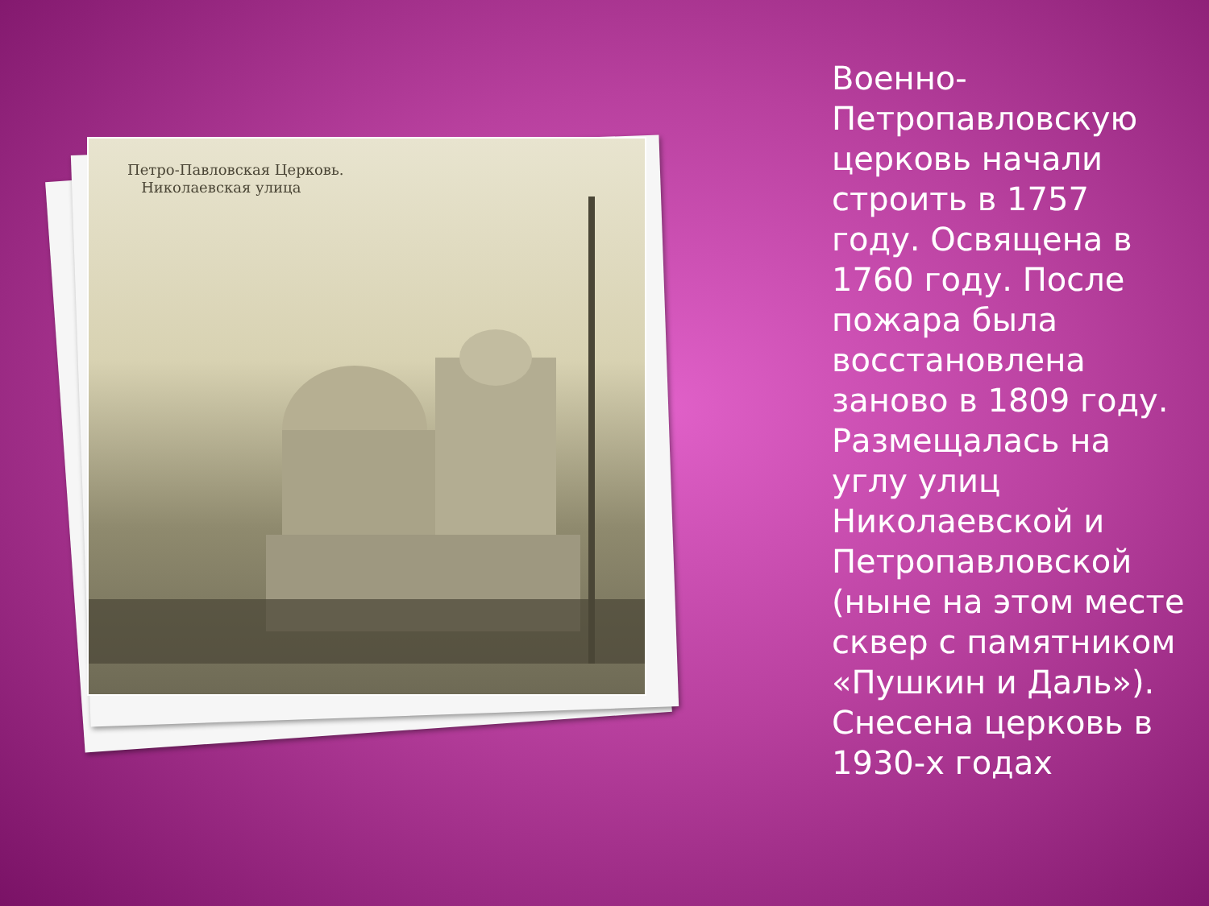Петро-Павловская Церковь.
Николаевская улица
Военно-Петропавловскую церковь начали строить в 1757 году. Освящена в 1760 году. После пожара была восстановлена заново в 1809 году. Размещалась на углу улиц Николаевской и Петропавловской (ныне на этом месте сквер с памятником «Пушкин и Даль»). Снесена церковь в 1930-х годах